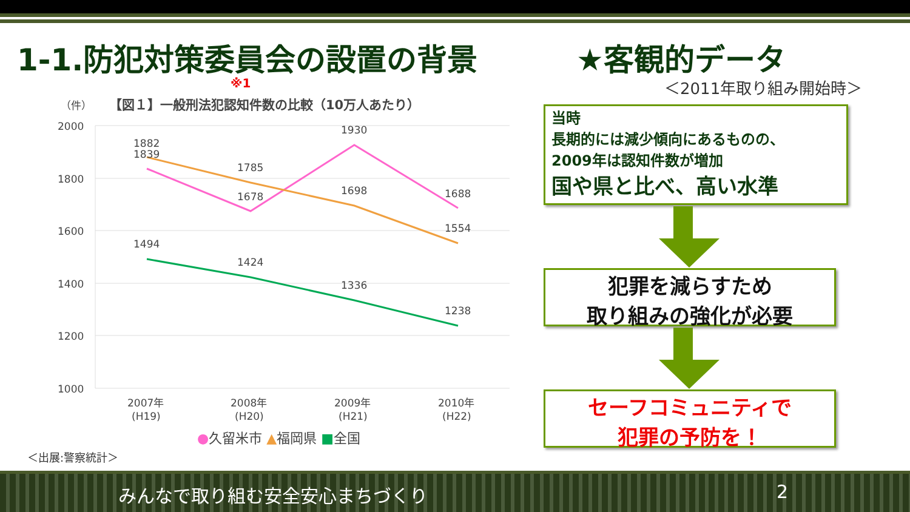1-1.防犯対策委員会の設置の背景 ★客観的データ
※1 ＜2011年取り組み開始時＞
（件）
【図１】一般刑法犯認知件数の比較（10万人あたり）
2000
1800
1600
1400
1200
1000
1882
1839
1785
1678
1930
1698
1688
1554
1494
1424
1336
1238
2007年
(H19)
2008年
(H20)
2009年
(H21)
2010年
(H22)
●久留米市 ▲福岡県 ■全国
＜出展:警察統計＞
当時
長期的には減少傾向にあるものの、
2009年は認知件数が増加
国や県と比べ、高い水準
犯罪を減らすため
取り組みの強化が必要
セーフコミュニティで
犯罪の予防を！
みんなで取り組む安全安心まちづくり 2